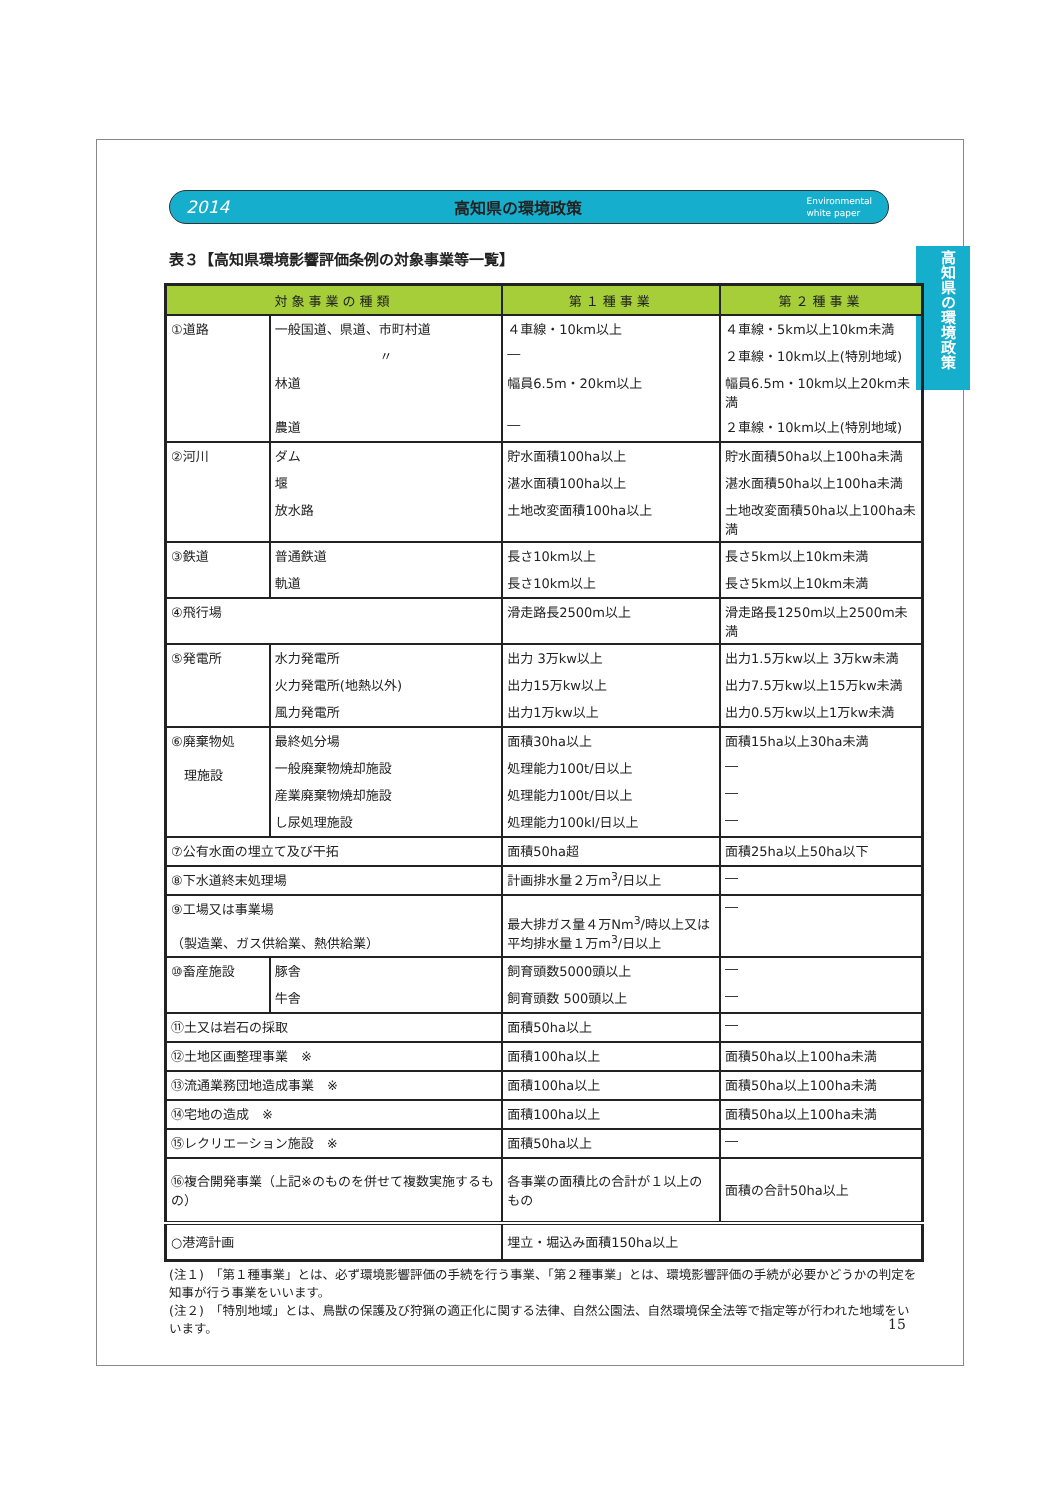2014 高知県の環境政策 Environmental
white paper
高知県の環境政策
表３【高知県環境影響評価条例の対象事業等一覧】
| 対象事業の種類 | | 第１種事業 | 第２種事業 |
| --- | --- | --- | --- |
| ①道路 | 一般国道、県道、市町村道 | ４車線・10km以上 | ４車線・5km以上10km未満 |
| | 〃 | ― | ２車線・10km以上(特別地域) |
| | 林道 | 幅員6.5m・20km以上 | 幅員6.5m・10km以上20km未満 |
| | 農道 | ― | ２車線・10km以上(特別地域) |
| ②河川 | ダム | 貯水面積100ha以上 | 貯水面積50ha以上100ha未満 |
| | 堰 | 湛水面積100ha以上 | 湛水面積50ha以上100ha未満 |
| | 放水路 | 土地改変面積100ha以上 | 土地改変面積50ha以上100ha未満 |
| ③鉄道 | 普通鉄道 | 長さ10km以上 | 長さ5km以上10km未満 |
| | 軌道 | 長さ10km以上 | 長さ5km以上10km未満 |
| ④飛行場 | | 滑走路長2500m以上 | 滑走路長1250m以上2500m未満 |
| ⑤発電所 | 水力発電所 | 出力 3万kw以上 | 出力1.5万kw以上 3万kw未満 |
| | 火力発電所(地熱以外) | 出力15万kw以上 | 出力7.5万kw以上15万kw未満 |
| | 風力発電所 | 出力1万kw以上 | 出力0.5万kw以上1万kw未満 |
| ⑥廃棄物処 理施設 | 最終処分場 | 面積30ha以上 | 面積15ha以上30ha未満 |
| | 一般廃棄物焼却施設 | 処理能力100t/日以上 | ― |
| | 産業廃棄物焼却施設 | 処理能力100t/日以上 | ― |
| | し尿処理施設 | 処理能力100kl/日以上 | ― |
| ⑦公有水面の埋立て及び干拓 | | 面積50ha超 | 面積25ha以上50ha以下 |
| ⑧下水道終末処理場 | | 計画排水量２万m<sup>3</sup>/日以上 | ― |
| ⑨工場又は事業場 （製造業、ガス供給業、熱供給業） | | 最大排ガス量４万Nm<sup>3</sup>/時以上又は 平均排水量１万m<sup>3</sup>/日以上 | ― |
| ⑩畜産施設 | 豚舎 | 飼育頭数5000頭以上 | ― |
| | 牛舎 | 飼育頭数 500頭以上 | ― |
| ⑪土又は岩石の採取 | | 面積50ha以上 | ― |
| ⑫土地区画整理事業 ※ | | 面積100ha以上 | 面積50ha以上100ha未満 |
| ⑬流通業務団地造成事業 ※ | | 面積100ha以上 | 面積50ha以上100ha未満 |
| ⑭宅地の造成 ※ | | 面積100ha以上 | 面積50ha以上100ha未満 |
| ⑮レクリエーション施設 ※ | | 面積50ha以上 | ― |
| ⑯複合開発事業（上記※のものを併せて複数実施するもの） | | 各事業の面積比の合計が１以上のもの | 面積の合計50ha以上 |
| ○港湾計画 | | 埋立・堀込み面積150ha以上 | |
(注１)　「第１種事業」とは、必ず環境影響評価の手続を行う事業、「第２種事業」とは、環境影響評価の手続が必要かどうかの判定を知事が行う事業をいいます。
(注２)　「特別地域」とは、鳥獣の保護及び狩猟の適正化に関する法律、自然公園法、自然環境保全法等で指定等が行われた地域をいいます。
15